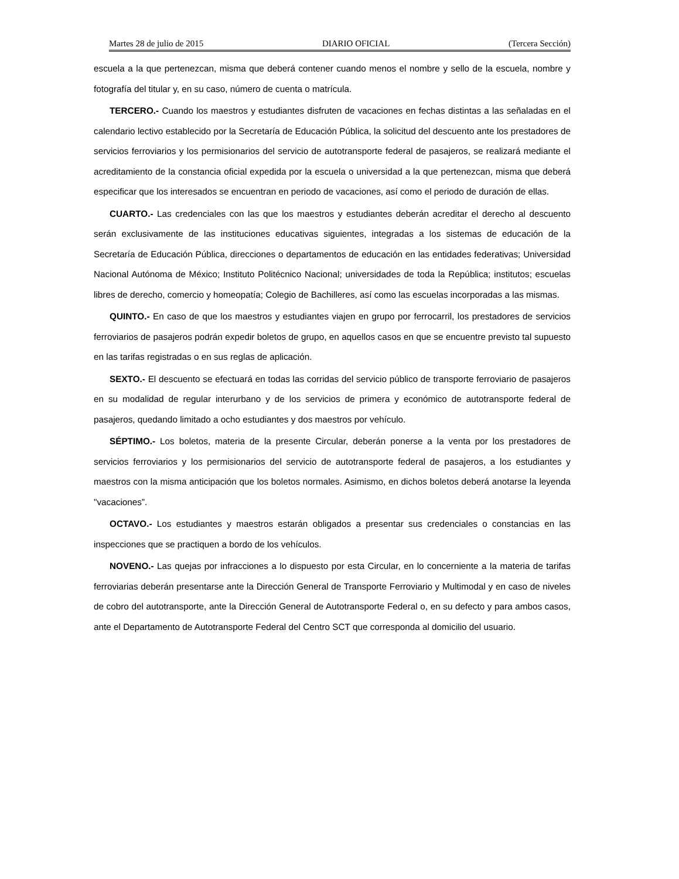Martes 28 de julio de 2015 DIARIO OFICIAL (Tercera Sección)
escuela a la que pertenezcan, misma que deberá contener cuando menos el nombre y sello de la escuela, nombre y fotografía del titular y, en su caso, número de cuenta o matrícula.
TERCERO.- Cuando los maestros y estudiantes disfruten de vacaciones en fechas distintas a las señaladas en el calendario lectivo establecido por la Secretaría de Educación Pública, la solicitud del descuento ante los prestadores de servicios ferroviarios y los permisionarios del servicio de autotransporte federal de pasajeros, se realizará mediante el acreditamiento de la constancia oficial expedida por la escuela o universidad a la que pertenezcan, misma que deberá especificar que los interesados se encuentran en periodo de vacaciones, así como el periodo de duración de ellas.
CUARTO.- Las credenciales con las que los maestros y estudiantes deberán acreditar el derecho al descuento serán exclusivamente de las instituciones educativas siguientes, integradas a los sistemas de educación de la Secretaría de Educación Pública, direcciones o departamentos de educación en las entidades federativas; Universidad Nacional Autónoma de México; Instituto Politécnico Nacional; universidades de toda la República; institutos; escuelas libres de derecho, comercio y homeopatía; Colegio de Bachilleres, así como las escuelas incorporadas a las mismas.
QUINTO.- En caso de que los maestros y estudiantes viajen en grupo por ferrocarril, los prestadores de servicios ferroviarios de pasajeros podrán expedir boletos de grupo, en aquellos casos en que se encuentre previsto tal supuesto en las tarifas registradas o en sus reglas de aplicación.
SEXTO.- El descuento se efectuará en todas las corridas del servicio público de transporte ferroviario de pasajeros en su modalidad de regular interurbano y de los servicios de primera y económico de autotransporte federal de pasajeros, quedando limitado a ocho estudiantes y dos maestros por vehículo.
SÉPTIMO.- Los boletos, materia de la presente Circular, deberán ponerse a la venta por los prestadores de servicios ferroviarios y los permisionarios del servicio de autotransporte federal de pasajeros, a los estudiantes y maestros con la misma anticipación que los boletos normales. Asimismo, en dichos boletos deberá anotarse la leyenda "vacaciones”.
OCTAVO.- Los estudiantes y maestros estarán obligados a presentar sus credenciales o constancias en las inspecciones que se practiquen a bordo de los vehículos.
NOVENO.- Las quejas por infracciones a lo dispuesto por esta Circular, en lo concerniente a la materia de tarifas ferroviarias deberán presentarse ante la Dirección General de Transporte Ferroviario y Multimodal y en caso de niveles de cobro del autotransporte, ante la Dirección General de Autotransporte Federal o, en su defecto y para ambos casos, ante el Departamento de Autotransporte Federal del Centro SCT que corresponda al domicilio del usuario.